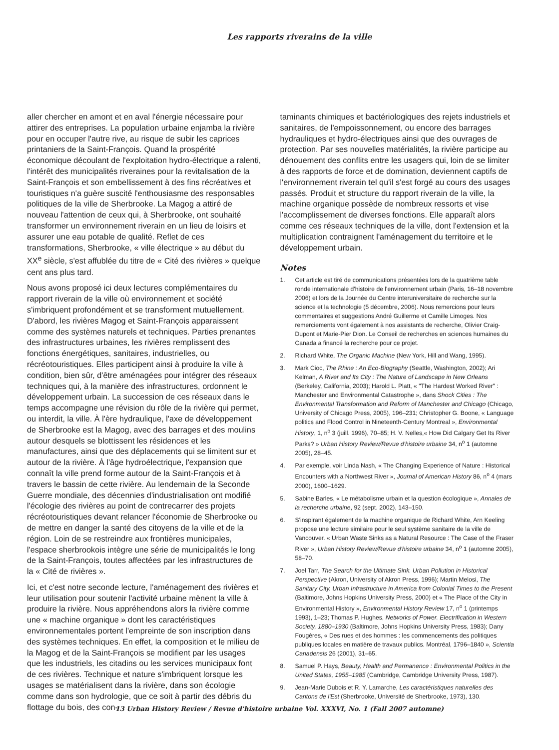Les rapports riverains de la ville
aller chercher en amont et en aval l'énergie nécessaire pour attirer des entreprises. La population urbaine enjamba la rivière pour en occuper l'autre rive, au risque de subir les caprices printaniers de la Saint-François. Quand la prospérité économique découlant de l'exploitation hydro-électrique a ralenti, l'intérêt des municipalités riveraines pour la revitalisation de la Saint-François et son embellissement à des fins récréatives et touristiques n'a guère suscité l'enthousiasme des responsables politiques de la ville de Sherbrooke. La Magog a attiré de nouveau l'attention de ceux qui, à Sherbrooke, ont souhaité transformer un environnement riverain en un lieu de loisirs et assurer une eau potable de qualité. Reflet de ces transformations, Sherbrooke, « ville électrique » au début du XX<sup>e</sup> siècle, s'est affublée du titre de « Cité des rivières » quelque cent ans plus tard.
Nous avons proposé ici deux lectures complémentaires du rapport riverain de la ville où environnement et société s'imbriquent profondément et se transforment mutuellement. D'abord, les rivières Magog et Saint-François apparaissent comme des systèmes naturels et techniques. Parties prenantes des infrastructures urbaines, les rivières remplissent des fonctions énergétiques, sanitaires, industrielles, ou récréotouristiques. Elles participent ainsi à produire la ville à condition, bien sûr, d'être aménagées pour intégrer des réseaux techniques qui, à la manière des infrastructures, ordonnent le développement urbain. La succession de ces réseaux dans le temps accompagne une révision du rôle de la rivière qui permet, ou interdit, la ville. À l'ère hydraulique, l'axe de développement de Sherbrooke est la Magog, avec des barrages et des moulins autour desquels se blottissent les résidences et les manufactures, ainsi que des déplacements qui se limitent sur et autour de la rivière. À l'âge hydroélectrique, l'expansion que connaît la ville prend forme autour de la Saint-François et à travers le bassin de cette rivière. Au lendemain de la Seconde Guerre mondiale, des décennies d'industrialisation ont modifié l'écologie des rivières au point de contrecarrer des projets récréotouristiques devant relancer l'économie de Sherbrooke ou de mettre en danger la santé des citoyens de la ville et de la région. Loin de se restreindre aux frontières municipales, l'espace sherbrookois intègre une série de municipalités le long de la Saint-François, toutes affectées par les infrastructures de la « Cité de rivières ».
Ici, et c'est notre seconde lecture, l'aménagement des rivières et leur utilisation pour soutenir l'activité urbaine mènent la ville à produire la rivière. Nous appréhendons alors la rivière comme une « machine organique » dont les caractéristiques environnementales portent l'empreinte de son inscription dans des systèmes techniques. En effet, la composition et le milieu de la Magog et de la Saint-François se modifient par les usages que les industriels, les citadins ou les services municipaux font de ces rivières. Technique et nature s'imbriquent lorsque les usages se matérialisent dans la rivière, dans son écologie comme dans son hydrologie, que ce soit à partir des débris du flottage du bois, des con-
taminants chimiques et bactériologiques des rejets industriels et sanitaires, de l'empoissonnement, ou encore des barrages hydrauliques et hydro-électriques ainsi que des ouvrages de protection. Par ses nouvelles matérialités, la rivière participe au dénouement des conflits entre les usagers qui, loin de se limiter à des rapports de force et de domination, deviennent captifs de l'environnement riverain tel qu'il s'est forgé au cours des usages passés. Produit et structure du rapport riverain de la ville, la machine organique possède de nombreux ressorts et vise l'accomplissement de diverses fonctions. Elle apparaît alors comme ces réseaux techniques de la ville, dont l'extension et la multiplication contraignent l'aménagement du territoire et le développement urbain.
Notes
1. Cet article est tiré de communications présentées lors de la quatrième table ronde internationale d'histoire de l'environnement urbain (Paris, 16–18 novembre 2006) et lors de la Journée du Centre interuniversitaire de recherche sur la science et la technologie (5 décembre, 2006). Nous remercions pour leurs commentaires et suggestions André Guillerme et Camille Limoges. Nos remerciements vont également à nos assistants de recherche, Olivier Craig-Dupont et Marie-Pier Dion. Le Conseil de recherches en sciences humaines du Canada a financé la recherche pour ce projet.
2. Richard White, The Organic Machine (New York, Hill and Wang, 1995).
3. Mark Cioc, The Rhine : An Eco-Biography (Seattle, Washington, 2002); Ari Kelman, A River and Its City : The Nature of Landscape in New Orleans (Berkeley, California, 2003); Harold L. Platt, « "The Hardest Worked River" : Manchester and Environmental Catastrophe », dans Shock Cities : The Environmental Transformation and Reform of Manchester and Chicago (Chicago, University of Chicago Press, 2005), 196–231; Christopher G. Boone, « Language politics and Flood Control in Nineteenth-Century Montreal », Environmental History, 1, n<sup>o</sup> 3 (juill. 1996), 70–85; H. V. Nelles,« How Did Calgary Get Its River Parks? » Urban History Review/Revue d'histoire urbaine 34, n<sup>o</sup> 1 (automne 2005), 28–45.
4. Par exemple, voir Linda Nash, « The Changing Experience of Nature : Historical Encounters with a Northwest River », Journal of American History 86, n<sup>o</sup> 4 (mars 2000), 1600–1629.
5. Sabine Barles, « Le métabolisme urbain et la question écologique », Annales de la recherche urbaine, 92 (sept. 2002), 143–150.
6. S'inspirant également de la machine organique de Richard White, Arn Keeling propose une lecture similaire pour le seul système sanitaire de la ville de Vancouver. « Urban Waste Sinks as a Natural Resource : The Case of the Fraser River », Urban History Review/Revue d'histoire urbaine 34, n<sup>o</sup> 1 (automne 2005), 58–70.
7. Joel Tarr, The Search for the Ultimate Sink. Urban Pollution in Historical Perspective (Akron, University of Akron Press, 1996); Martin Melosi, The Sanitary City. Urban Infrastructure in America from Colonial Times to the Present (Baltimore, Johns Hopkins University Press, 2000) et « The Place of the City in Environmental History », Environmental History Review 17, n<sup>o</sup> 1 (printemps 1993), 1–23; Thomas P. Hughes, Networks of Power. Electrification in Western Society, 1880–1930 (Baltimore, Johns Hopkins University Press, 1983); Dany Fougères, « Des rues et des hommes : les commencements des politiques publiques locales en matière de travaux publics. Montréal, 1796–1840 », Scientia Canadensis 26 (2001), 31–65.
8. Samuel P. Hays, Beauty, Health and Permanence : Environmental Politics in the United States, 1955–1985 (Cambridge, Cambridge University Press, 1987).
9. Jean-Marie Dubois et R. Y. Lamarche, Les caractéristiques naturelles des Cantons de l'Est (Sherbrooke, Université de Sherbrooke, 1973), 130.
13 Urban History Review / Revue d'histoire urbaine Vol. XXXVI, No. 1 (Fall 2007 automne)